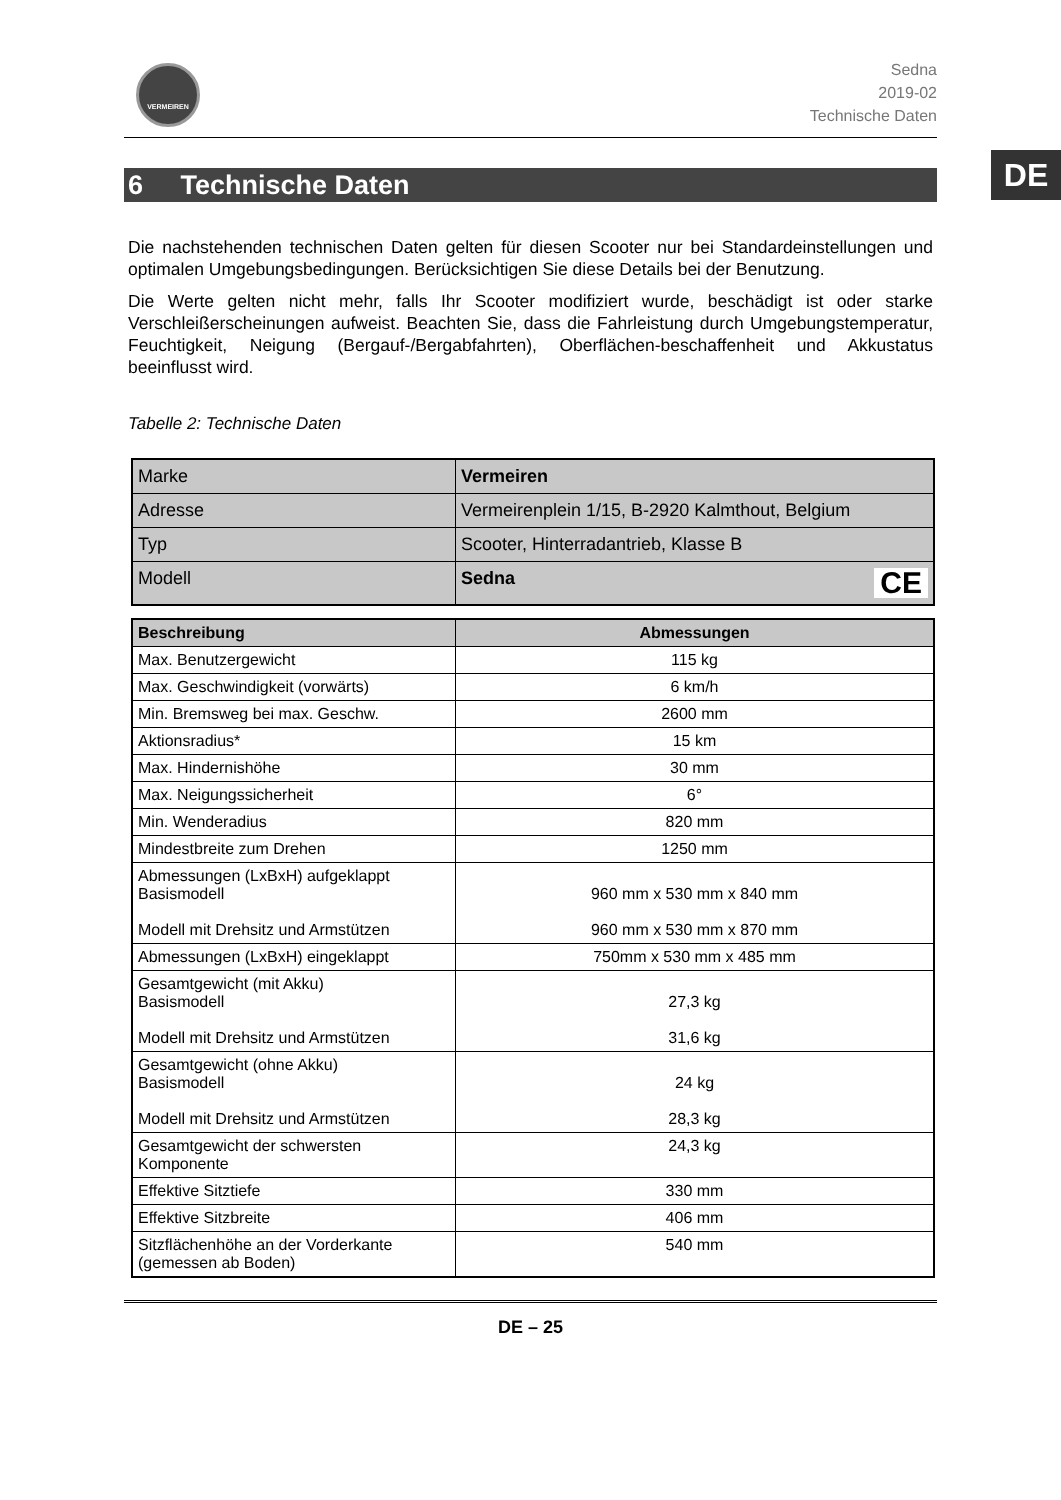DE
VERMEIREN
Sedna
2019-02
Technische Daten
6 Technische Daten
Die nachstehenden technischen Daten gelten für diesen Scooter nur bei Standardeinstellungen und optimalen Umgebungsbedingungen. Berücksichtigen Sie diese Details bei der Benutzung.
Die Werte gelten nicht mehr, falls Ihr Scooter modifiziert wurde, beschädigt ist oder starke Verschleißerscheinungen aufweist. Beachten Sie, dass die Fahrleistung durch Umgebungstemperatur, Feuchtigkeit, Neigung (Bergauf-/Bergabfahrten), Oberflächen-beschaffenheit und Akkustatus beeinflusst wird.
Tabelle 2: Technische Daten
| Marke | Vermeiren |
| Adresse | Vermeirenplein 1/15, B-2920 Kalmthout, Belgium |
| Typ | Scooter, Hinterradantrieb, Klasse B |
| Modell | Sedna CE |
| Beschreibung | Abmessungen |
| --- | --- |
| Max. Benutzergewicht | 115 kg |
| Max. Geschwindigkeit (vorwärts) | 6 km/h |
| Min. Bremsweg bei max. Geschw. | 2600 mm |
| Aktionsradius* | 15 km |
| Max. Hindernishöhe | 30 mm |
| Max. Neigungssicherheit | 6° |
| Min. Wenderadius | 820 mm |
| Mindestbreite zum Drehen | 1250 mm |
| Abmessungen (LxBxH) aufgeklappt Basismodell Modell mit Drehsitz und Armstützen | 960 mm x 530 mm x 840 mm 960 mm x 530 mm x 870 mm |
| Abmessungen (LxBxH) eingeklappt | 750mm x 530 mm x 485 mm |
| Gesamtgewicht (mit Akku) Basismodell Modell mit Drehsitz und Armstützen | 27,3 kg 31,6 kg |
| Gesamtgewicht (ohne Akku) Basismodell Modell mit Drehsitz und Armstützen | 24 kg 28,3 kg |
| Gesamtgewicht der schwersten Komponente | 24,3 kg |
| Effektive Sitztiefe | 330 mm |
| Effektive Sitzbreite | 406 mm |
| Sitzflächenhöhe an der Vorderkante (gemessen ab Boden) | 540 mm |
DE – 25